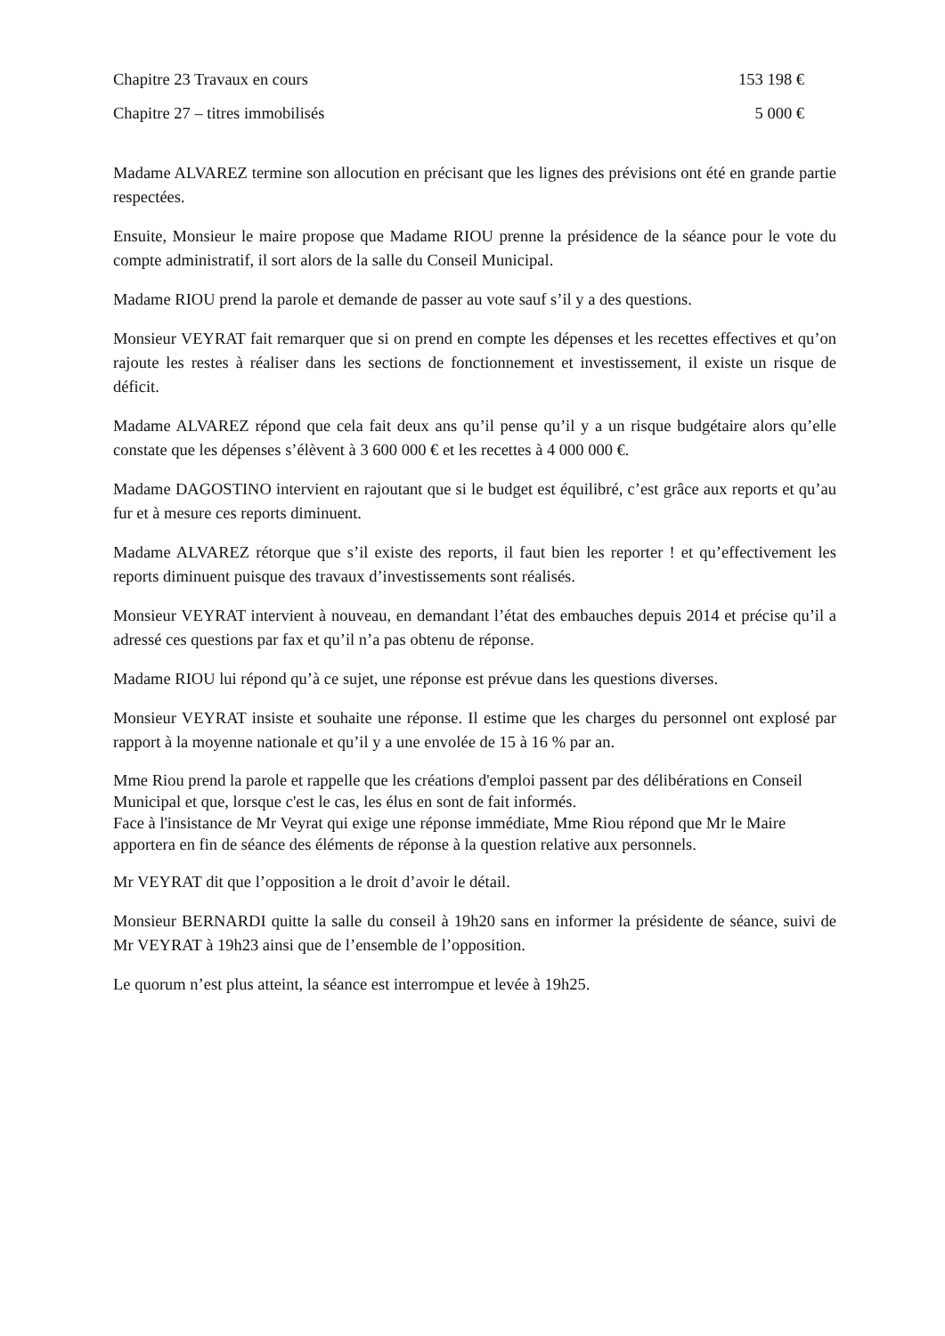Chapitre 23 Travaux en cours 153 198 €
Chapitre 27 – titres immobilisés 5 000 €
Madame ALVAREZ termine son allocution en précisant que les lignes des prévisions ont été en grande partie respectées.
Ensuite, Monsieur le maire propose que Madame RIOU prenne la présidence de la séance pour le vote du compte administratif, il sort alors de la salle du Conseil Municipal.
Madame RIOU prend la parole et demande de passer au vote sauf s’il y a des questions.
Monsieur VEYRAT fait remarquer que si on prend en compte les dépenses et les recettes effectives et qu’on rajoute les restes à réaliser dans les sections de fonctionnement et investissement, il existe un risque de déficit.
Madame ALVAREZ répond que cela fait deux ans qu’il pense qu’il y a un risque budgétaire alors qu’elle constate que les dépenses s’élèvent à 3 600 000 € et les recettes à 4 000 000 €.
Madame DAGOSTINO intervient en rajoutant que si le budget est équilibré, c’est grâce aux reports et qu’au fur et à mesure ces reports diminuent.
Madame ALVAREZ rétorque que s’il existe des reports, il faut bien les reporter ! et qu’effectivement les reports diminuent puisque des travaux d’investissements sont réalisés.
Monsieur VEYRAT intervient à nouveau, en demandant l’état des embauches depuis 2014 et précise qu’il a adressé ces questions par fax et qu’il n’a pas obtenu de réponse.
Madame RIOU lui répond qu’à ce sujet, une réponse est prévue dans les questions diverses.
Monsieur VEYRAT insiste et souhaite une réponse. Il estime que les charges du personnel ont explosé par rapport à la moyenne nationale et qu’il y a une envolée de 15 à 16 % par an.
Mme Riou prend la parole et rappelle que les créations d'emploi passent par des délibérations en Conseil Municipal et que, lorsque c'est le cas, les élus en sont de fait informés.
Face à l'insistance de Mr Veyrat qui exige une réponse immédiate, Mme Riou répond que Mr le Maire apportera en fin de séance des éléments de réponse à la question relative aux personnels.
Mr VEYRAT dit que l’opposition a le droit d’avoir le détail.
Monsieur BERNARDI quitte la salle du conseil à 19h20 sans en informer la présidente de séance, suivi de Mr VEYRAT à 19h23 ainsi que de l’ensemble de l’opposition.
Le quorum n’est plus atteint, la séance est interrompue et levée à 19h25.